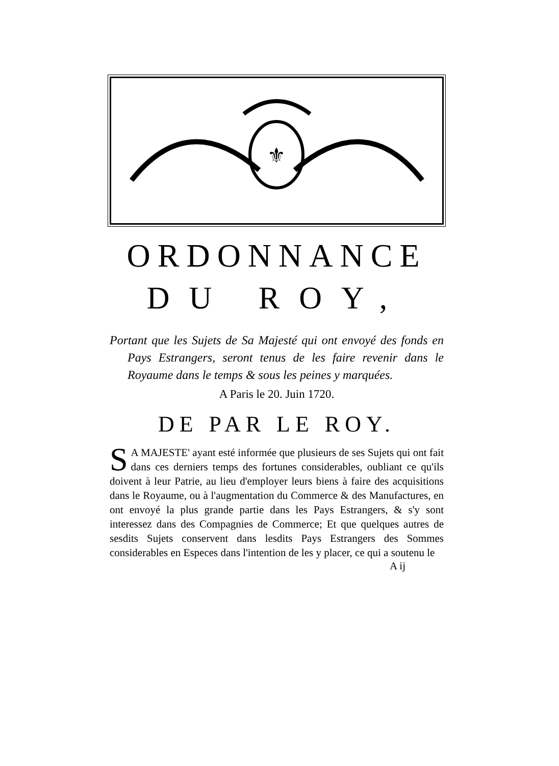⚜
ORDONNANCE
DU ROY,
Portant que les Sujets de Sa Majesté qui ont envoyé des fonds en Pays Estrangers, seront tenus de les faire revenir dans le Royaume dans le temps & sous les peines y marquées.
A Paris le 20. Juin 1720.
DE PAR LE ROY.
SA MAJESTE' ayant esté informée que plusieurs de ses Sujets qui ont fait dans ces derniers temps des fortunes considerables, oubliant ce qu'ils doivent à leur Patrie, au lieu d'employer leurs biens à faire des acquisitions dans le Royaume, ou à l'augmentation du Commerce & des Manufactures, en ont envoyé la plus grande partie dans les Pays Estrangers, & s'y sont interessez dans des Compagnies de Commerce; Et que quelques autres de sesdits Sujets conservent dans lesdits Pays Estrangers des Sommes considerables en Especes dans l'intention de les y placer, ce qui a soutenu le
A ij